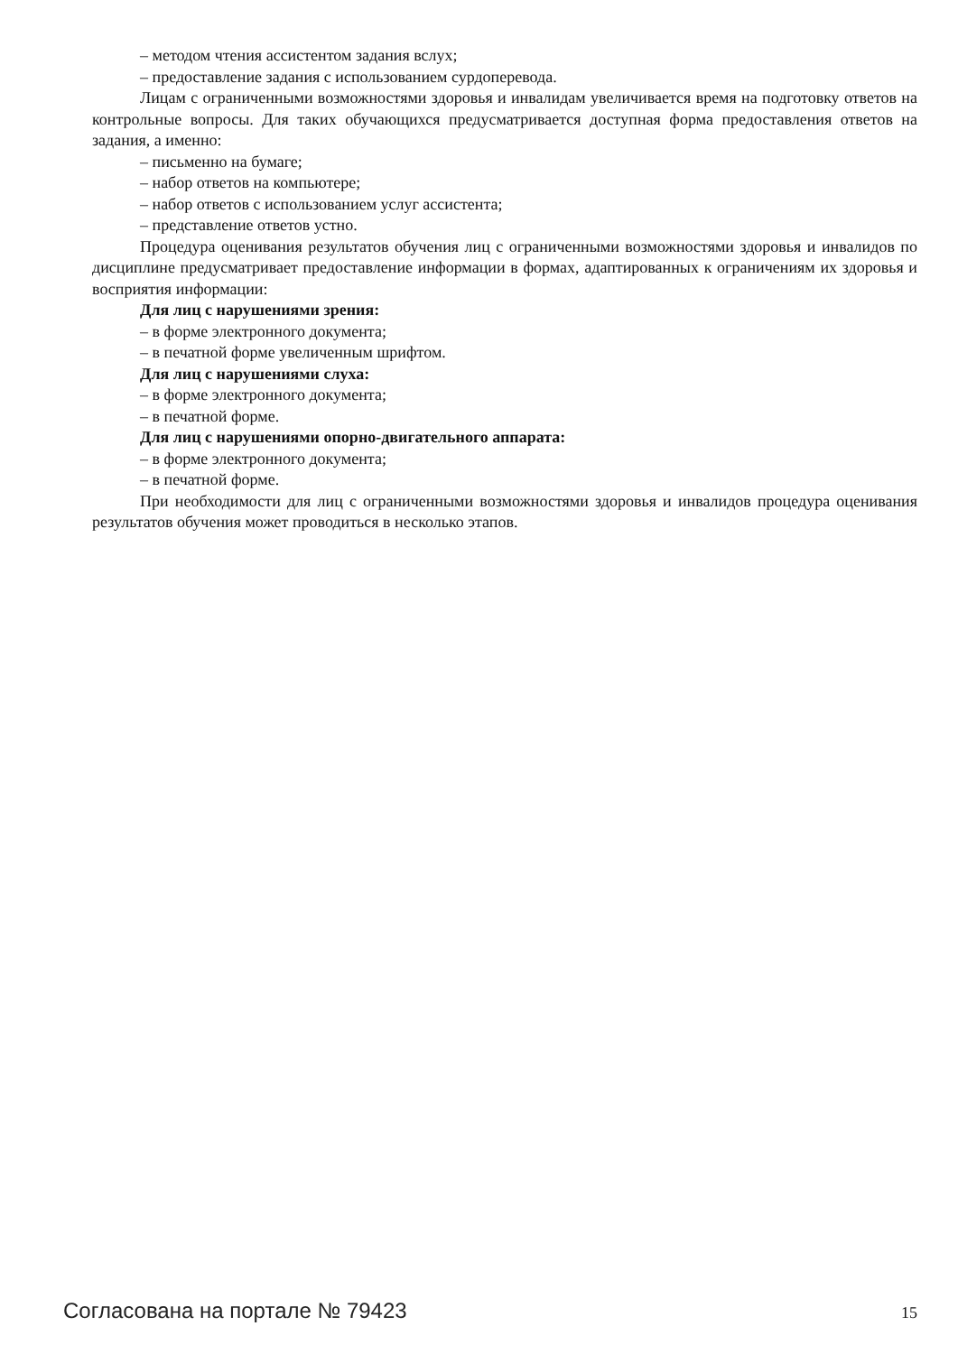– методом чтения ассистентом задания вслух;
– предоставление задания с использованием сурдоперевода.
Лицам с ограниченными возможностями здоровья и инвалидам увеличивается время на подготовку ответов на контрольные вопросы. Для таких обучающихся предусматривается доступная форма предоставления ответов на задания, а именно:
– письменно на бумаге;
– набор ответов на компьютере;
– набор ответов с использованием услуг ассистента;
– представление ответов устно.
Процедура оценивания результатов обучения лиц с ограниченными возможностями здоровья и инвалидов по дисциплине предусматривает предоставление информации в формах, адаптированных к ограничениям их здоровья и восприятия информации:
Для лиц с нарушениями зрения:
– в форме электронного документа;
– в печатной форме увеличенным шрифтом.
Для лиц с нарушениями слуха:
– в форме электронного документа;
– в печатной форме.
Для лиц с нарушениями опорно-двигательного аппарата:
– в форме электронного документа;
– в печатной форме.
При необходимости для лиц с ограниченными возможностями здоровья и инвалидов процедура оценивания результатов обучения может проводиться в несколько этапов.
Согласована на портале № 79423 15